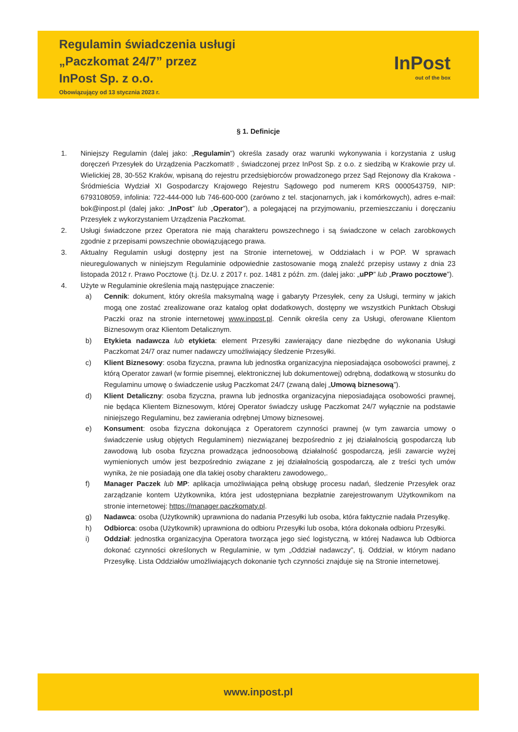Regulamin świadczenia usługi
„Paczkomat 24/7” przez
InPost Sp. z o.o.
Obowiązujący od 13 stycznia 2023 r.
InPost
out of the box
§ 1. Definicje
1. Niniejszy Regulamin (dalej jako: „Regulamin”) określa zasady oraz warunki wykonywania i korzystania z usług doręczeń Przesyłek do Urządzenia Paczkomat® , świadczonej przez InPost Sp. z o.o. z siedzibą w Krakowie przy ul. Wielickiej 28, 30-552 Kraków, wpisaną do rejestru przedsiębiorców prowadzonego przez Sąd Rejonowy dla Krakowa - Śródmieścia Wydział XI Gospodarczy Krajowego Rejestru Sądowego pod numerem KRS 0000543759, NIP: 6793108059, infolinia: 722-444-000 lub 746-600-000 (zarówno z tel. stacjonarnych, jak i komórkowych), adres e-mail: bok@inpost.pl (dalej jako: „InPost” lub „Operator”), a polegającej na przyjmowaniu, przemieszczaniu i doręczaniu Przesyłek z wykorzystaniem Urządzenia Paczkomat.
2. Usługi świadczone przez Operatora nie mają charakteru powszechnego i są świadczone w celach zarobkowych zgodnie z przepisami powszechnie obowiązującego prawa.
3. Aktualny Regulamin usługi dostępny jest na Stronie internetowej, w Oddziałach i w POP. W sprawach nieuregulowanych w niniejszym Regulaminie odpowiednie zastosowanie mogą znaleźć przepisy ustawy z dnia 23 listopada 2012 r. Prawo Pocztowe (t.j. Dz.U. z 2017 r. poz. 1481 z późn. zm. (dalej jako: „uPP” lub „Prawo pocztowe”).
4. Użyte w Regulaminie określenia mają następujące znaczenie:
a) Cennik: dokument, który określa maksymalną wagę i gabaryty Przesyłek, ceny za Usługi, terminy w jakich mogą one zostać zrealizowane oraz katalog opłat dodatkowych, dostępny we wszystkich Punktach Obsługi Paczki oraz na stronie internetowej www.inpost.pl. Cennik określa ceny za Usługi, oferowane Klientom Biznesowym oraz Klientom Detalicznym.
b) Etykieta nadawcza lub etykieta: element Przesyłki zawierający dane niezbędne do wykonania Usługi Paczkomat 24/7 oraz numer nadawczy umożliwiający śledzenie Przesyłki.
c) Klient Biznesowy: osoba fizyczna, prawna lub jednostka organizacyjna nieposiadająca osobowości prawnej, z którą Operator zawarł (w formie pisemnej, elektronicznej lub dokumentowej) odrębną, dodatkową w stosunku do Regulaminu umowę o świadczenie usług Paczkomat 24/7 (zwaną dalej „Umową biznesową”).
d) Klient Detaliczny: osoba fizyczna, prawna lub jednostka organizacyjna nieposiadająca osobowości prawnej, nie będąca Klientem Biznesowym, której Operator świadczy usługę Paczkomat 24/7 wyłącznie na podstawie niniejszego Regulaminu, bez zawierania odrębnej Umowy biznesowej.
e) Konsument: osoba fizyczna dokonująca z Operatorem czynności prawnej (w tym zawarcia umowy o świadczenie usług objętych Regulaminem) niezwiązanej bezpośrednio z jej działalnością gospodarczą lub zawodową lub osoba fizyczna prowadząca jednoosobową działalność gospodarczą, jeśli zawarcie wyżej wymienionych umów jest bezpośrednio związane z jej działalnością gospodarczą, ale z treści tych umów wynika, że nie posiadają one dla takiej osoby charakteru zawodowego,.
f) Manager Paczek lub MP: aplikacja umożliwiająca pełną obsługę procesu nadań, śledzenie Przesyłek oraz zarządzanie kontem Użytkownika, która jest udostępniana bezpłatnie zarejestrowanym Użytkownikom na stronie internetowej: https://manager.paczkomaty.pl.
g) Nadawca: osoba (Użytkownik) uprawniona do nadania Przesyłki lub osoba, która faktycznie nadała Przesyłkę.
h) Odbiorca: osoba (Użytkownik) uprawniona do odbioru Przesyłki lub osoba, która dokonała odbioru Przesyłki.
i) Oddział: jednostka organizacyjna Operatora tworząca jego sieć logistyczną, w której Nadawca lub Odbiorca dokonać czynności określonych w Regulaminie, w tym „Oddział nadawczy”, tj. Oddział, w którym nadano Przesyłkę. Lista Oddziałów umożliwiających dokonanie tych czynności znajduje się na Stronie internetowej.
www.inpost.pl